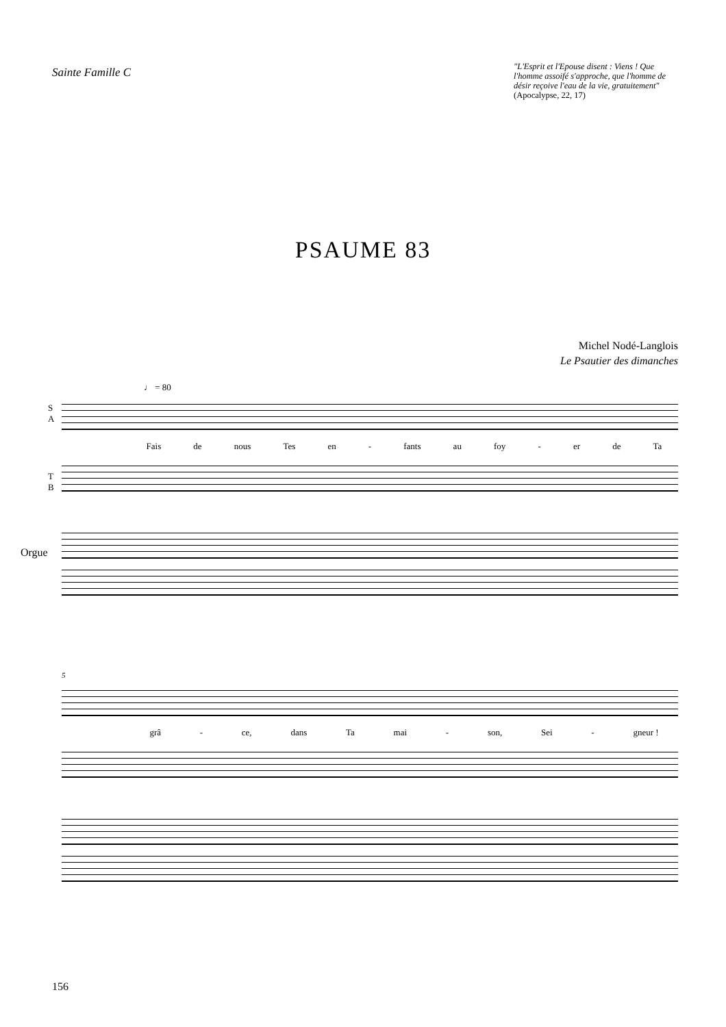Sainte Famille C
"L'Esprit et l'Epouse disent : Viens ! Que l'homme assoifé s'approche, que l'homme de désir reçoive l'eau de la vie, gratuitement" (Apocalypse, 22, 17)
PSAUME 83
Michel Nodé-Langlois
Le Psautier des dimanches
♩ = 80
S
A
Fais de nous Tes en - fants au foy - er de Ta
T
B
Orgue
5
grâ - ce, dans Ta mai - son, Sei - gneur !
156